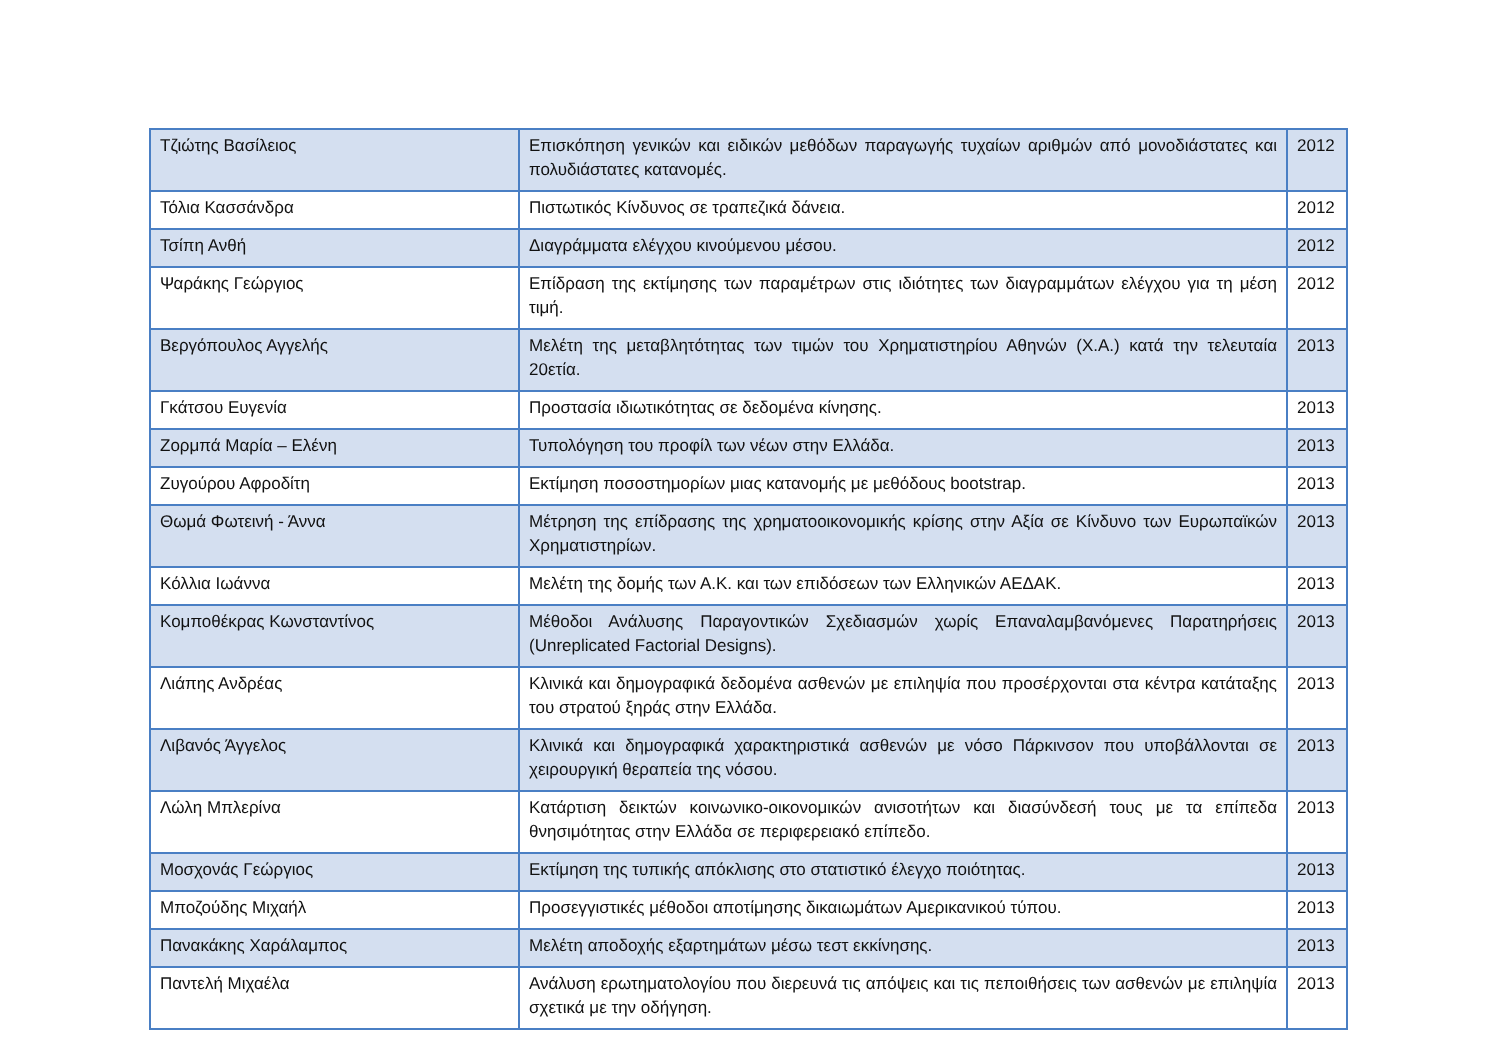| Τζιώτης Βασίλειος | Επισκόπηση γενικών και ειδικών μεθόδων παραγωγής τυχαίων αριθμών από μονοδιάστατες και πολυδιάστατες κατανομές. | 2012 |
| Τόλια Κασσάνδρα | Πιστωτικός Κίνδυνος σε τραπεζικά δάνεια. | 2012 |
| Τσίπη Ανθή | Διαγράμματα ελέγχου κινούμενου μέσου. | 2012 |
| Ψαράκης Γεώργιος | Επίδραση της εκτίμησης των παραμέτρων στις ιδιότητες των διαγραμμάτων ελέγχου για τη μέση τιμή. | 2012 |
| Βεργόπουλος Αγγελής | Μελέτη της μεταβλητότητας των τιμών του Χρηματιστηρίου Αθηνών (Χ.Α.) κατά την τελευταία 20ετία. | 2013 |
| Γκάτσου Ευγενία | Προστασία ιδιωτικότητας σε δεδομένα κίνησης. | 2013 |
| Ζορμπά Μαρία – Ελένη | Τυπολόγηση του προφίλ των νέων στην Ελλάδα. | 2013 |
| Ζυγούρου Αφροδίτη | Εκτίμηση ποσοστημορίων μιας κατανομής με μεθόδους bootstrap. | 2013 |
| Θωμά Φωτεινή - Άννα | Μέτρηση της επίδρασης της χρηματοοικονομικής κρίσης στην Αξία σε Κίνδυνο των Ευρωπαϊκών Χρηματιστηρίων. | 2013 |
| Κόλλια Ιωάννα | Μελέτη της δομής των Α.Κ. και των επιδόσεων των Ελληνικών ΑΕΔΑΚ. | 2013 |
| Κομποθέκρας Κωνσταντίνος | Μέθοδοι Ανάλυσης Παραγοντικών Σχεδιασμών χωρίς Επαναλαμβανόμενες Παρατηρήσεις (Unreplicated Factorial Designs). | 2013 |
| Λιάπης Ανδρέας | Κλινικά και δημογραφικά δεδομένα ασθενών με επιληψία που προσέρχονται στα κέντρα κατάταξης του στρατού ξηράς στην Ελλάδα. | 2013 |
| Λιβανός Άγγελος | Κλινικά και δημογραφικά χαρακτηριστικά ασθενών με νόσο Πάρκινσον που υποβάλλονται σε χειρουργική θεραπεία της νόσου. | 2013 |
| Λώλη Μπλερίνα | Κατάρτιση δεικτών κοινωνικο-οικονομικών ανισοτήτων και διασύνδεσή τους με τα επίπεδα θνησιμότητας στην Ελλάδα σε περιφερειακό επίπεδο. | 2013 |
| Μοσχονάς Γεώργιος | Εκτίμηση της τυπικής απόκλισης στο στατιστικό έλεγχο ποιότητας. | 2013 |
| Μποζούδης Μιχαήλ | Προσεγγιστικές μέθοδοι αποτίμησης δικαιωμάτων Αμερικανικού τύπου. | 2013 |
| Πανακάκης Χαράλαμπος | Μελέτη αποδοχής εξαρτημάτων μέσω τεστ εκκίνησης. | 2013 |
| Παντελή Μιχαέλα | Ανάλυση ερωτηματολογίου που διερευνά τις απόψεις και τις πεποιθήσεις των ασθενών με επιληψία σχετικά με την οδήγηση. | 2013 |